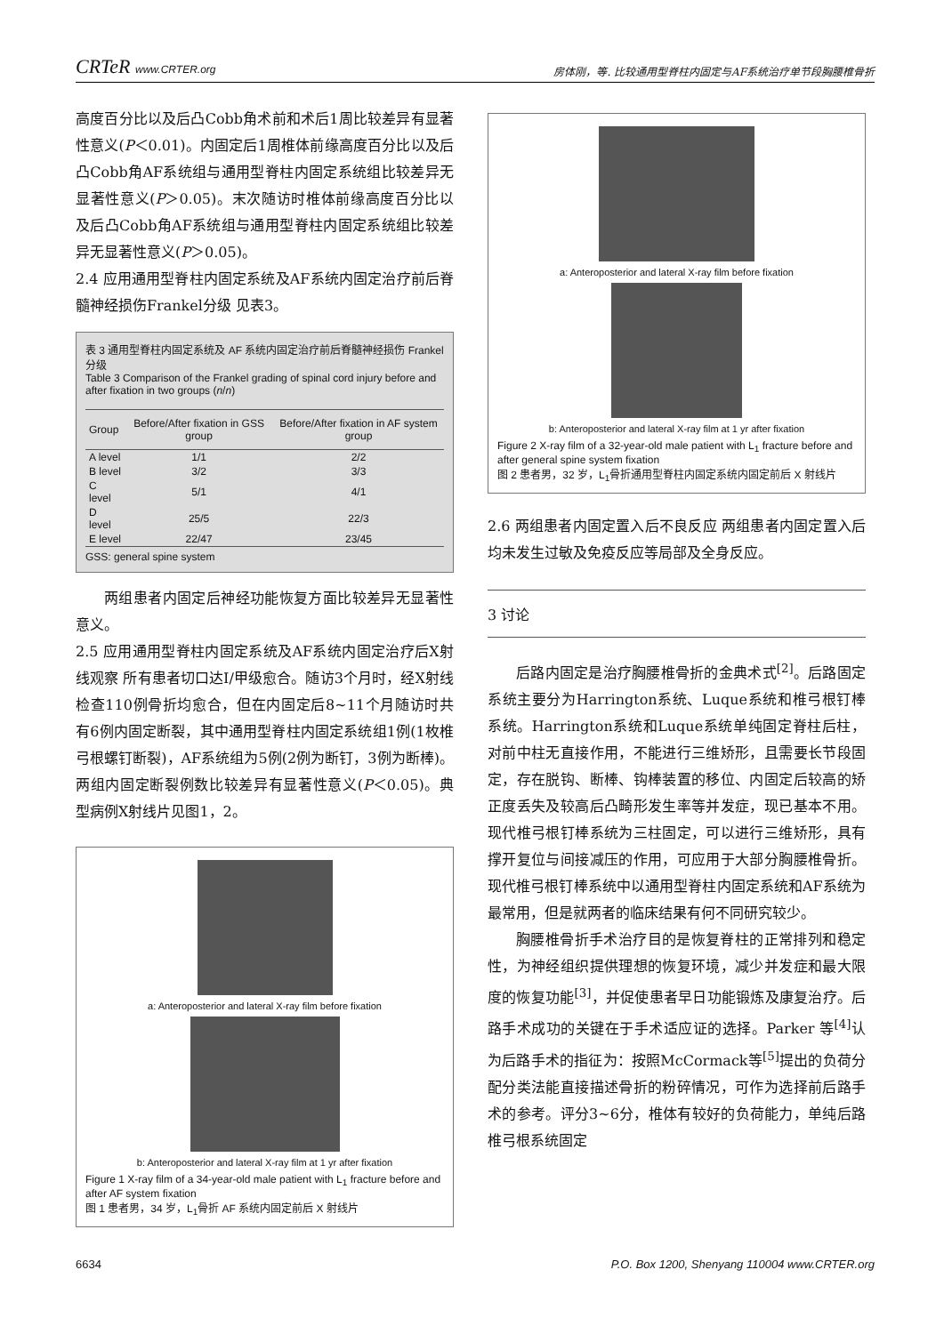CRTeR www.CRTER.org 房体刚，等. 比较通用型脊柱内固定与AF系统治疗单节段胸腰椎骨折
高度百分比以及后凸Cobb角术前和术后1周比较差异有显著性意义(P＜0.01)。内固定后1周椎体前缘高度百分比以及后凸Cobb角AF系统组与通用型脊柱内固定系统组比较差异无显著性意义(P＞0.05)。末次随访时椎体前缘高度百分比以及后凸Cobb角AF系统组与通用型脊柱内固定系统组比较差异无显著性意义(P＞0.05)。
2.4 应用通用型脊柱内固定系统及AF系统内固定治疗前后脊髓神经损伤Frankel分级 见表3。
表 3 通用型脊柱内固定系统及 AF 系统内固定治疗前后脊髓神经损伤 Frankel 分级
Table 3 Comparison of the Frankel grading of spinal cord injury before and after fixation in two groups (n/n)
| Group | Before/After fixation in GSS group | Before/After fixation in AF system group |
| --- | --- | --- |
| A level | 1/1 | 2/2 |
| B level | 3/2 | 3/3 |
| C level | 5/1 | 4/1 |
| D level | 25/5 | 22/3 |
| E level | 22/47 | 23/45 |
GSS: general spine system
两组患者内固定后神经功能恢复方面比较差异无显著性意义。
2.5 应用通用型脊柱内固定系统及AF系统内固定治疗后X射线观察 所有患者切口达Ⅰ/甲级愈合。随访3个月时，经X射线检查110例骨折均愈合，但在内固定后8~11个月随访时共有6例内固定断裂，其中通用型脊柱内固定系统组1例(1枚椎弓根螺钉断裂)，AF系统组为5例(2例为断钉，3例为断棒)。两组内固定断裂例数比较差异有显著性意义(P＜0.05)。典型病例X射线片见图1，2。
a: Anteroposterior and lateral X-ray film before fixation
b: Anteroposterior and lateral X-ray film at 1 yr after fixation
Figure 1 X-ray film of a 34-year-old male patient with L<sub>1</sub> fracture before and after AF system fixation
图 1 患者男，34 岁，L<sub>1</sub>骨折 AF 系统内固定前后 X 射线片
a: Anteroposterior and lateral X-ray film before fixation
b: Anteroposterior and lateral X-ray film at 1 yr after fixation
Figure 2 X-ray film of a 32-year-old male patient with L<sub>1</sub> fracture before and after general spine system fixation
图 2 患者男，32 岁，L<sub>1</sub>骨折通用型脊柱内固定系统内固定前后 X 射线片
2.6 两组患者内固定置入后不良反应 两组患者内固定置入后均未发生过敏及免疫反应等局部及全身反应。
3 讨论
后路内固定是治疗胸腰椎骨折的金典术式<sup>[2]</sup>。后路固定系统主要分为Harrington系统、Luque系统和椎弓根钉棒系统。Harrington系统和Luque系统单纯固定脊柱后柱，对前中柱无直接作用，不能进行三维矫形，且需要长节段固定，存在脱钩、断棒、钩棒装置的移位、内固定后较高的矫正度丢失及较高后凸畸形发生率等并发症，现已基本不用。现代椎弓根钉棒系统为三柱固定，可以进行三维矫形，具有撑开复位与间接减压的作用，可应用于大部分胸腰椎骨折。现代椎弓根钉棒系统中以通用型脊柱内固定系统和AF系统为最常用，但是就两者的临床结果有何不同研究较少。
胸腰椎骨折手术治疗目的是恢复脊柱的正常排列和稳定性，为神经组织提供理想的恢复环境，减少并发症和最大限度的恢复功能<sup>[3]</sup>，并促使患者早日功能锻炼及康复治疗。后路手术成功的关键在于手术适应证的选择。Parker 等<sup>[4]</sup>认为后路手术的指征为：按照McCormack等<sup>[5]</sup>提出的负荷分配分类法能直接描述骨折的粉碎情况，可作为选择前后路手术的参考。评分3~6分，椎体有较好的负荷能力，单纯后路椎弓根系统固定
6634 P.O. Box 1200, Shenyang 110004 www.CRTER.org